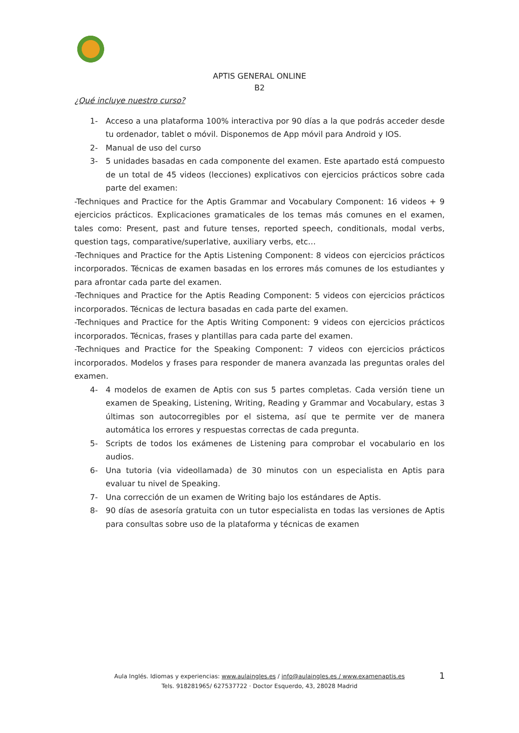APTIS GENERAL ONLINE
B2
¿Qué incluye nuestro curso?
1- Acceso a una plataforma 100% interactiva por 90 días a la que podrás acceder desde tu ordenador, tablet o móvil. Disponemos de App móvil para Android y IOS.
2- Manual de uso del curso
3- 5 unidades basadas en cada componente del examen. Este apartado está compuesto de un total de 45 videos (lecciones) explicativos con ejercicios prácticos sobre cada parte del examen:
-Techniques and Practice for the Aptis Grammar and Vocabulary Component: 16 videos + 9 ejercicios prácticos. Explicaciones gramaticales de los temas más comunes en el examen, tales como: Present, past and future tenses, reported speech, conditionals, modal verbs, question tags, comparative/superlative, auxiliary verbs, etc…
-Techniques and Practice for the Aptis Listening Component: 8 videos con ejercicios prácticos incorporados. Técnicas de examen basadas en los errores más comunes de los estudiantes y para afrontar cada parte del examen.
-Techniques and Practice for the Aptis Reading Component: 5 videos con ejercicios prácticos incorporados. Técnicas de lectura basadas en cada parte del examen.
-Techniques and Practice for the Aptis Writing Component: 9 videos con ejercicios prácticos incorporados. Técnicas, frases y plantillas para cada parte del examen.
-Techniques and Practice for the Speaking Component: 7 videos con ejercicios prácticos incorporados. Modelos y frases para responder de manera avanzada las preguntas orales del examen.
4- 4 modelos de examen de Aptis con sus 5 partes completas. Cada versión tiene un examen de Speaking, Listening, Writing, Reading y Grammar and Vocabulary, estas 3 últimas son autocorregibles por el sistema, así que te permite ver de manera automática los errores y respuestas correctas de cada pregunta.
5- Scripts de todos los exámenes de Listening para comprobar el vocabulario en los audios.
6- Una tutoria (via videollamada) de 30 minutos con un especialista en Aptis para evaluar tu nivel de Speaking.
7- Una corrección de un examen de Writing bajo los estándares de Aptis.
8- 90 días de asesoría gratuita con un tutor especialista en todas las versiones de Aptis para consultas sobre uso de la plataforma y técnicas de examen
Aula Inglés. Idiomas y experiencias: www.aulaingles.es / info@aulaingles.es / www.examenaptis.es
Tels. 918281965/ 627537722 · Doctor Esquerdo, 43, 28028 Madrid
1